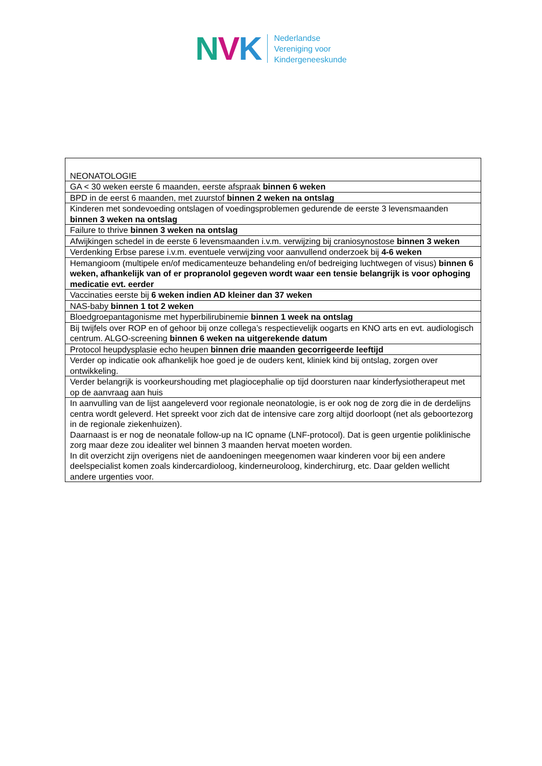NVK
Nederlandse
Vereniging voor
Kindergeneeskunde
| NEONATOLOGIE |
| GA < 30 weken eerste 6 maanden, eerste afspraak binnen 6 weken |
| BPD in de eerst 6 maanden, met zuurstof binnen 2 weken na ontslag |
| Kinderen met sondevoeding ontslagen of voedingsproblemen gedurende de eerste 3 levensmaanden binnen 3 weken na ontslag |
| Failure to thrive binnen 3 weken na ontslag |
| Afwijkingen schedel in de eerste 6 levensmaanden i.v.m. verwijzing bij craniosynostose binnen 3 weken |
| Verdenking Erbse parese i.v.m. eventuele verwijzing voor aanvullend onderzoek bij 4-6 weken |
| Hemangioom (multipele en/of medicamenteuze behandeling en/of bedreiging luchtwegen of visus) binnen 6 weken, afhankelijk van of er propranolol gegeven wordt waar een tensie belangrijk is voor ophoging medicatie evt. eerder |
| Vaccinaties eerste bij 6 weken indien AD kleiner dan 37 weken |
| NAS-baby binnen 1 tot 2 weken |
| Bloedgroepantagonisme met hyperbilirubinemie binnen 1 week na ontslag |
| Bij twijfels over ROP en of gehoor bij onze collega’s respectievelijk oogarts en KNO arts en evt. audiologisch centrum. ALGO-screening binnen 6 weken na uitgerekende datum |
| Protocol heupdysplasie echo heupen binnen drie maanden gecorrigeerde leeftijd |
| Verder op indicatie ook afhankelijk hoe goed je de ouders kent, kliniek kind bij ontslag, zorgen over ontwikkeling. |
| Verder belangrijk is voorkeurshouding met plagiocephalie op tijd doorsturen naar kinderfysiotherapeut met op de aanvraag aan huis |
| In aanvulling van de lijst aangeleverd voor regionale neonatologie, is er ook nog de zorg die in de derdelijns centra wordt geleverd. Het spreekt voor zich dat de intensive care zorg altijd doorloopt (net als geboortezorg in de regionale ziekenhuizen). Daarnaast is er nog de neonatale follow-up na IC opname (LNF-protocol). Dat is geen urgentie poliklinische zorg maar deze zou idealiter wel binnen 3 maanden hervat moeten worden. In dit overzicht zijn overigens niet de aandoeningen meegenomen waar kinderen voor bij een andere deelspecialist komen zoals kindercardioloog, kinderneuroloog, kinderchirurg, etc. Daar gelden wellicht andere urgenties voor. |